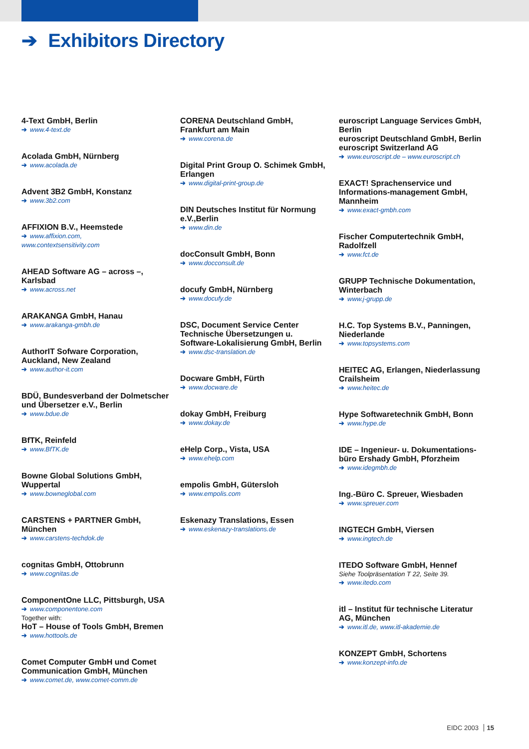➔ Exhibitors Directory
4-Text GmbH, Berlin
➔ www.4-text.de
Acolada GmbH, Nürnberg
➔ www.acolada.de
Advent 3B2 GmbH, Konstanz
➔ www.3b2.com
AFFIXION B.V., Heemstede
➔ www.affixion.com,
www.contextsensitivity.com
AHEAD Software AG – across –,
Karlsbad
➔ www.across.net
ARAKANGA GmbH, Hanau
➔ www.arakanga-gmbh.de
AuthorIT Sofware Corporation,
Auckland, New Zealand
➔ www.author-it.com
BDÜ, Bundesverband der Dolmetscher
und Übersetzer e.V., Berlin
➔ www.bdue.de
BfTK, Reinfeld
➔ www.BfTK.de
Bowne Global Solutions GmbH,
Wuppertal
➔ www.bowneglobal.com
CARSTENS + PARTNER GmbH,
München
➔ www.carstens-techdok.de
cognitas GmbH, Ottobrunn
➔ www.cognitas.de
ComponentOne LLC, Pittsburgh, USA
➔ www.componentone.com
Together with:
HoT – House of Tools GmbH, Bremen
➔ www.hottools.de
Comet Computer GmbH und Comet
Communication GmbH, München
➔ www.comet.de, www.comet-comm.de
CORENA Deutschland GmbH,
Frankfurt am Main
➔ www.corena.de
Digital Print Group O. Schimek GmbH,
Erlangen
➔ www.digital-print-group.de
DIN Deutsches Institut für Normung
e.V.,Berlin
➔ www.din.de
docConsult GmbH, Bonn
➔ www.docconsult.de
docufy GmbH, Nürnberg
➔ www.docufy.de
DSC, Document Service Center
Technische Übersetzungen u.
Software-Lokalisierung GmbH, Berlin
➔ www.dsc-translation.de
Docware GmbH, Fürth
➔ www.docware.de
dokay GmbH, Freiburg
➔ www.dokay.de
eHelp Corp., Vista, USA
➔ www.ehelp.com
empolis GmbH, Gütersloh
➔ www.empolis.com
Eskenazy Translations, Essen
➔ www.eskenazy-translations.de
euroscript Language Services GmbH,
Berlin
euroscript Deutschland GmbH, Berlin
euroscript Switzerland AG
➔ www.euroscript.de – www.euroscript.ch
EXACT! Sprachenservice und
Informations-management GmbH,
Mannheim
➔ www.exact-gmbh.com
Fischer Computertechnik GmbH,
Radolfzell
➔ www.fct.de
GRUPP Technische Dokumentation,
Winterbach
➔ www.j-grupp.de
H.C. Top Systems B.V., Panningen,
Niederlande
➔ www.topsystems.com
HEITEC AG, Erlangen, Niederlassung
Crailsheim
➔ www.heitec.de
Hype Softwaretechnik GmbH, Bonn
➔ www.hype.de
IDE – Ingenieur- u. Dokumentations-
büro Ershady GmbH, Pforzheim
➔ www.idegmbh.de
Ing.-Büro C. Spreuer, Wiesbaden
➔ www.spreuer.com
INGTECH GmbH, Viersen
➔ www.ingtech.de
ITEDO Software GmbH, Hennef
Siehe Toolpräsentation T 22, Seite 39.
➔ www.itedo.com
itl – Institut für technische Literatur
AG, München
➔ www.itl.de, www.itl-akademie.de
KONZEPT GmbH, Schortens
➔ www.konzept-info.de
EIDC 2003 15